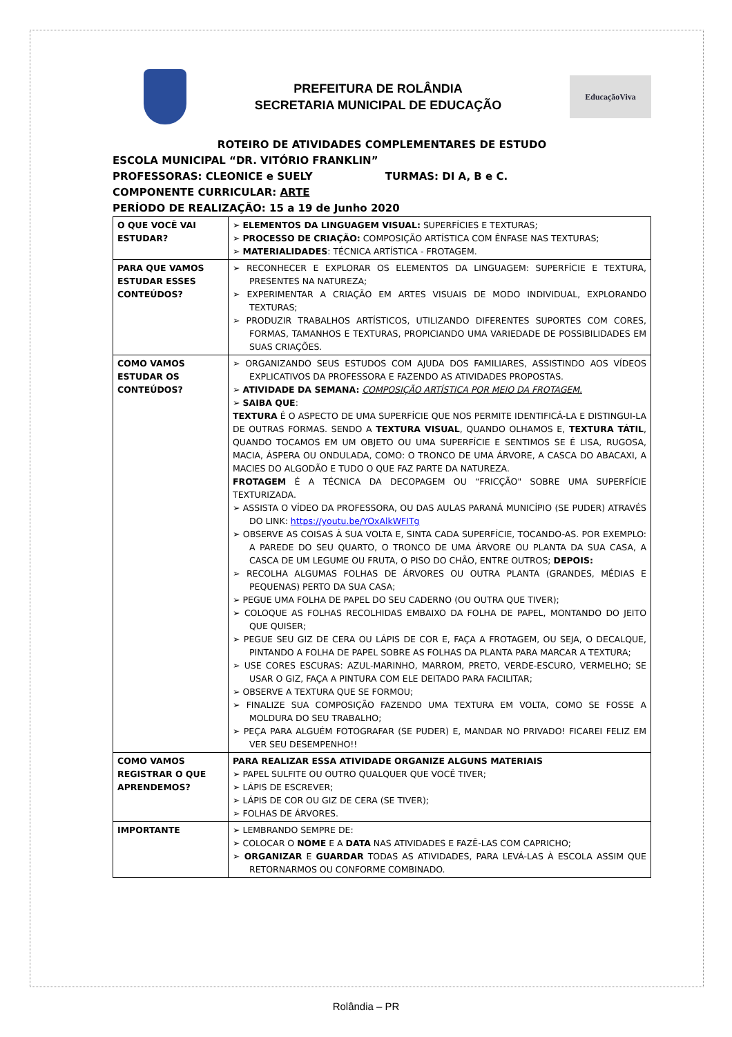PREFEITURA DE ROLÂNDIA
SECRETARIA MUNICIPAL DE EDUCAÇÃO
EducaçãoViva
ROTEIRO DE ATIVIDADES COMPLEMENTARES DE ESTUDO
ESCOLA MUNICIPAL “DR. VITÓRIO FRANKLIN”
PROFESSORAS: CLEONICE e SUELY TURMAS: DI A, B e C.
COMPONENTE CURRICULAR: ARTE
PERÍODO DE REALIZAÇÃO: 15 a 19 de Junho 2020
| O QUE VOCÊ VAI ESTUDAR? | ➢ ELEMENTOS DA LINGUAGEM VISUAL: SUPERFÍCIES E TEXTURAS; ➢ PROCESSO DE CRIAÇÃO: COMPOSIÇÃO ARTÍSTICA COM ÊNFASE NAS TEXTURAS; ➢ MATERIALIDADES : TÉCNICA ARTÍSTICA - FROTAGEM. |
| PARA QUE VAMOS ESTUDAR ESSES CONTEÚDOS? | ➢ RECONHECER E EXPLORAR OS ELEMENTOS DA LINGUAGEM: SUPERFÍCIE E TEXTURA, PRESENTES NA NATUREZA; ➢ EXPERIMENTAR A CRIAÇÃO EM ARTES VISUAIS DE MODO INDIVIDUAL, EXPLORANDO TEXTURAS; ➢ PRODUZIR TRABALHOS ARTÍSTICOS, UTILIZANDO DIFERENTES SUPORTES COM CORES, FORMAS, TAMANHOS E TEXTURAS, PROPICIANDO UMA VARIEDADE DE POSSIBILIDADES EM SUAS CRIAÇÕES. |
| COMO VAMOS ESTUDAR OS CONTEÚDOS? | ➢ ORGANIZANDO SEUS ESTUDOS COM AJUDA DOS FAMILIARES, ASSISTINDO AOS VÍDEOS EXPLICATIVOS DA PROFESSORA E FAZENDO AS ATIVIDADES PROPOSTAS. ➢ ATIVIDADE DA SEMANA: COMPOSIÇÃO ARTÍSTICA POR MEIO DA FROTAGEM. ➢ SAIBA QUE : TEXTURA É O ASPECTO DE UMA SUPERFÍCIE QUE NOS PERMITE IDENTIFICÁ-LA E DISTINGUI-LA DE OUTRAS FORMAS. SENDO A TEXTURA VISUAL , QUANDO OLHAMOS E, TEXTURA TÁTIL , QUANDO TOCAMOS EM UM OBJETO OU UMA SUPERFÍCIE E SENTIMOS SE É LISA, RUGOSA, MACIA, ÁSPERA OU ONDULADA, COMO: O TRONCO DE UMA ÁRVORE, A CASCA DO ABACAXI, A MACIES DO ALGODÃO E TUDO O QUE FAZ PARTE DA NATUREZA. FROTAGEM É A TÉCNICA DA DECOPAGEM OU “FRICÇÃO" SOBRE UMA SUPERFÍCIE TEXTURIZADA. ➢ ASSISTA O VÍDEO DA PROFESSORA, OU DAS AULAS PARANÁ MUNICÍPIO (SE PUDER) ATRAVÉS DO LINK: https://youtu.be/YOxAlkWFITg ➢ OBSERVE AS COISAS À SUA VOLTA E, SINTA CADA SUPERFÍCIE, TOCANDO-AS. POR EXEMPLO: A PAREDE DO SEU QUARTO, O TRONCO DE UMA ÁRVORE OU PLANTA DA SUA CASA, A CASCA DE UM LEGUME OU FRUTA, O PISO DO CHÃO, ENTRE OUTROS; DEPOIS: ➢ RECOLHA ALGUMAS FOLHAS DE ÁRVORES OU OUTRA PLANTA (GRANDES, MÉDIAS E PEQUENAS) PERTO DA SUA CASA; ➢ PEGUE UMA FOLHA DE PAPEL DO SEU CADERNO (OU OUTRA QUE TIVER); ➢ COLOQUE AS FOLHAS RECOLHIDAS EMBAIXO DA FOLHA DE PAPEL, MONTANDO DO JEITO QUE QUISER; ➢ PEGUE SEU GIZ DE CERA OU LÁPIS DE COR E, FAÇA A FROTAGEM, OU SEJA, O DECALQUE, PINTANDO A FOLHA DE PAPEL SOBRE AS FOLHAS DA PLANTA PARA MARCAR A TEXTURA; ➢ USE CORES ESCURAS: AZUL-MARINHO, MARROM, PRETO, VERDE-ESCURO, VERMELHO; SE USAR O GIZ, FAÇA A PINTURA COM ELE DEITADO PARA FACILITAR; ➢ OBSERVE A TEXTURA QUE SE FORMOU; ➢ FINALIZE SUA COMPOSIÇÃO FAZENDO UMA TEXTURA EM VOLTA, COMO SE FOSSE A MOLDURA DO SEU TRABALHO; ➢ PEÇA PARA ALGUÉM FOTOGRAFAR (SE PUDER) E, MANDAR NO PRIVADO! FICAREI FELIZ EM VER SEU DESEMPENHO!! |
| COMO VAMOS REGISTRAR O QUE APRENDEMOS? | PARA REALIZAR ESSA ATIVIDADE ORGANIZE ALGUNS MATERIAIS ➢ PAPEL SULFITE OU OUTRO QUALQUER QUE VOCÊ TIVER; ➢ LÁPIS DE ESCREVER; ➢ LÁPIS DE COR OU GIZ DE CERA (SE TIVER); ➢ FOLHAS DE ÁRVORES. |
| IMPORTANTE | ➢ LEMBRANDO SEMPRE DE: ➢ COLOCAR O NOME E A DATA NAS ATIVIDADES E FAZÊ-LAS COM CAPRICHO; ➢ ORGANIZAR E GUARDAR TODAS AS ATIVIDADES, PARA LEVÁ-LAS À ESCOLA ASSIM QUE RETORNARMOS OU CONFORME COMBINADO. |
Rolândia – PR